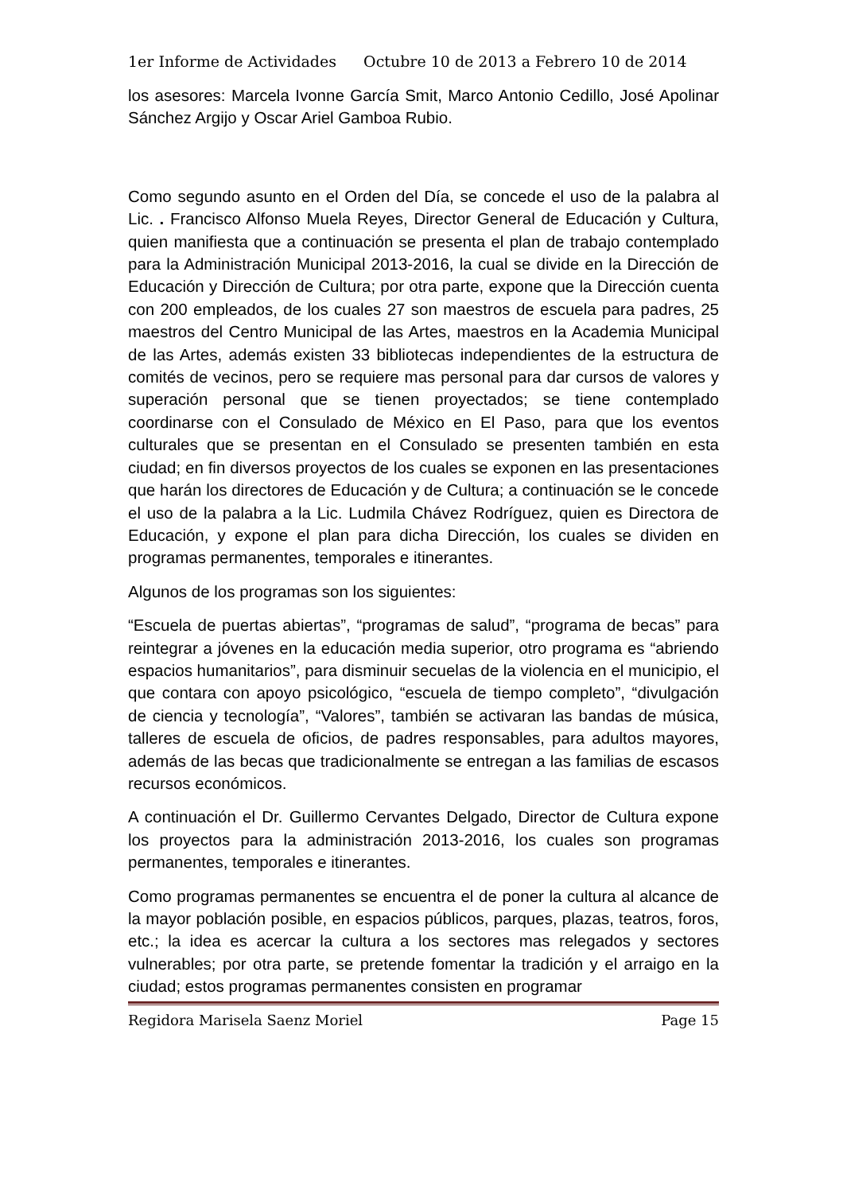1er Informe de Actividades Octubre 10 de 2013 a Febrero 10 de 2014
los asesores: Marcela Ivonne García Smit, Marco Antonio Cedillo, José Apolinar Sánchez Argijo y Oscar Ariel Gamboa Rubio.
Como segundo asunto en el Orden del Día, se concede el uso de la palabra al Lic. . Francisco Alfonso Muela Reyes, Director General de Educación y Cultura, quien manifiesta que a continuación se presenta el plan de trabajo contemplado para la Administración Municipal 2013-2016, la cual se divide en la Dirección de Educación y Dirección de Cultura; por otra parte, expone que la Dirección cuenta con 200 empleados, de los cuales 27 son maestros de escuela para padres, 25 maestros del Centro Municipal de las Artes, maestros en la Academia Municipal de las Artes, además existen 33 bibliotecas independientes de la estructura de comités de vecinos, pero se requiere mas personal para dar cursos de valores y superación personal que se tienen proyectados; se tiene contemplado coordinarse con el Consulado de México en El Paso, para que los eventos culturales que se presentan en el Consulado se presenten también en esta ciudad; en fin diversos proyectos de los cuales se exponen en las presentaciones que harán los directores de Educación y de Cultura; a continuación se le concede el uso de la palabra a la Lic. Ludmila Chávez Rodríguez, quien es Directora de Educación, y expone el plan para dicha Dirección, los cuales se dividen en programas permanentes, temporales e itinerantes.
Algunos de los programas son los siguientes:
“Escuela de puertas abiertas”, “programas de salud”, “programa de becas” para reintegrar a jóvenes en la educación media superior, otro programa es “abriendo espacios humanitarios”, para disminuir secuelas de la violencia en el municipio, el que contara con apoyo psicológico, “escuela de tiempo completo”, “divulgación de ciencia y tecnología”, “Valores”, también se activaran las bandas de música, talleres de escuela de oficios, de padres responsables, para adultos mayores, además de las becas que tradicionalmente se entregan a las familias de escasos recursos económicos.
A continuación el Dr. Guillermo Cervantes Delgado, Director de Cultura expone los proyectos para la administración 2013-2016, los cuales son programas permanentes, temporales e itinerantes.
Como programas permanentes se encuentra el de poner la cultura al alcance de la mayor población posible, en espacios públicos, parques, plazas, teatros, foros, etc.; la idea es acercar la cultura a los sectores mas relegados y sectores vulnerables; por otra parte, se pretende fomentar la tradición y el arraigo en la ciudad; estos programas permanentes consisten en programar
Regidora Marisela Saenz Moriel Page 15